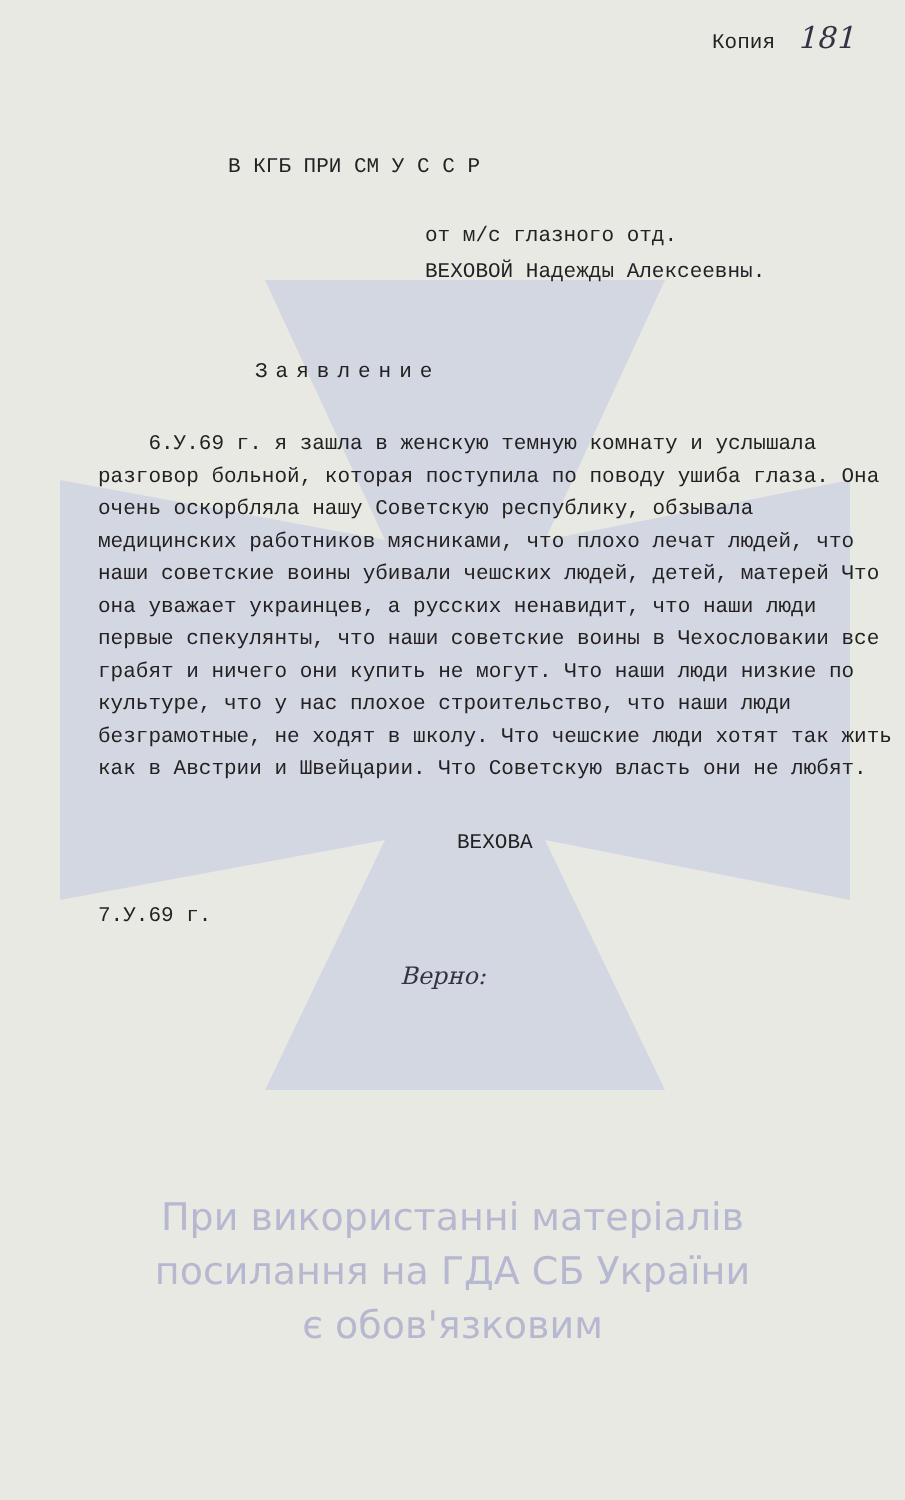Копия 181
В КГБ ПРИ СМ У С С Р
от м/с глазного отд.
ВЕХОВОЙ Надежды Алексеевны.
Заявление
6.У.69 г. я зашла в женскую темную комнату и услышала разговор больной, которая поступила по поводу ушиба глаза. Она очень оскорбляла нашу Советскую республику, обзывала медицинских работников мясниками, что плохо лечат людей, что наши советские воины убивали чешских людей, детей, матерей Что она уважает украинцев, а русских ненавидит, что наши люди первые спекулянты, что наши советские воины в Чехословакии все грабят и ничего они купить не могут. Что наши люди низкие по культуре, что у нас плохое строительство, что наши люди безграмотные, не ходят в школу. Что чешские люди хотят так жить как в Австрии и Швейцарии. Что Советскую власть они не любят.
ВЕХОВА
7.У.69 г.
Верно:
При використанні матеріалів
посилання на ГДА СБ України
є обов'язковим